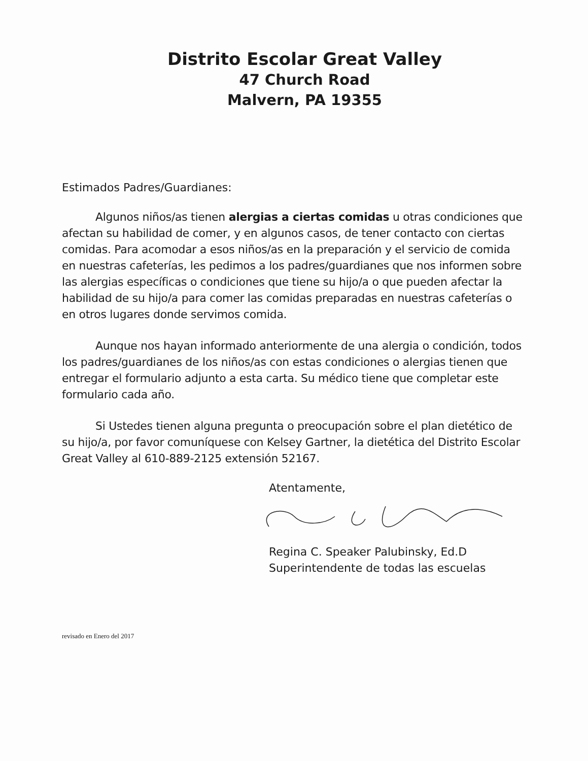Distrito Escolar Great Valley
47 Church Road
Malvern, PA 19355
Estimados Padres/Guardianes:
Algunos niños/as tienen alergias a ciertas comidas u otras condiciones que afectan su habilidad de comer, y en algunos casos, de tener contacto con ciertas comidas. Para acomodar a esos niños/as en la preparación y el servicio de comida en nuestras cafeterías, les pedimos a los padres/guardianes que nos informen sobre las alergias específicas o condiciones que tiene su hijo/a o que pueden afectar la habilidad de su hijo/a para comer las comidas preparadas en nuestras cafeterías o en otros lugares donde servimos comida.
Aunque nos hayan informado anteriormente de una alergia o condición, todos los padres/guardianes de los niños/as con estas condiciones o alergias tienen que entregar el formulario adjunto a esta carta. Su médico tiene que completar este formulario cada año.
Si Ustedes tienen alguna pregunta o preocupación sobre el plan dietético de su hijo/a, por favor comuníquese con Kelsey Gartner, la dietética del Distrito Escolar Great Valley al 610-889-2125 extensión 52167.
Atentamente,
Regina C. Speaker Palubinsky, Ed.D
Superintendente de todas las escuelas
revisado en Enero del 2017